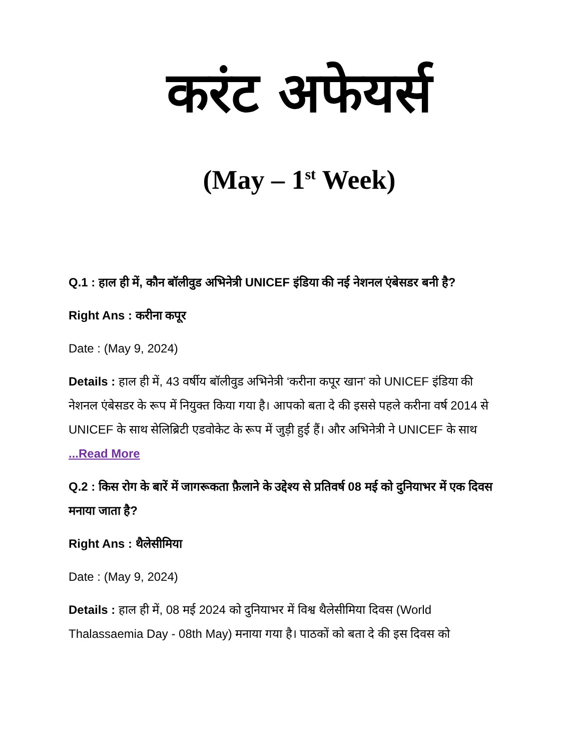करंट अफेयर्स
(May – 1<sup>st</sup> Week)
Q.1 : हाल ही में, कौन बॉलीवुड अभिनेत्री UNICEF इंडिया की नई नेशनल एंबेसडर बनी है?
Right Ans : करीना कपूर
Date : (May 9, 2024)
Details : हाल ही में, 43 वर्षीय बॉलीवुड अभिनेत्री ‘करीना कपूर खान’ को UNICEF इंडिया की नेशनल एंबेसडर के रूप में नियुक्त किया गया है। आपको बता दे की इससे पहले करीना वर्ष 2014 से UNICEF के साथ सेलिब्रिटी एडवोकेट के रूप में जुड़ी हुई हैं। और अभिनेत्री ने UNICEF के साथ ...Read More
Q.2 : किस रोग के बारें में जागरूकता फ़ैलाने के उद्देश्य से प्रतिवर्ष 08 मई को दुनियाभर में एक दिवस मनाया जाता है?
Right Ans : थैलेसीमिया
Date : (May 9, 2024)
Details : हाल ही में, 08 मई 2024 को दुनियाभर में विश्व थैलेसीमिया दिवस (World Thalassaemia Day - 08th May) मनाया गया है। पाठकों को बता दे की इस दिवस को